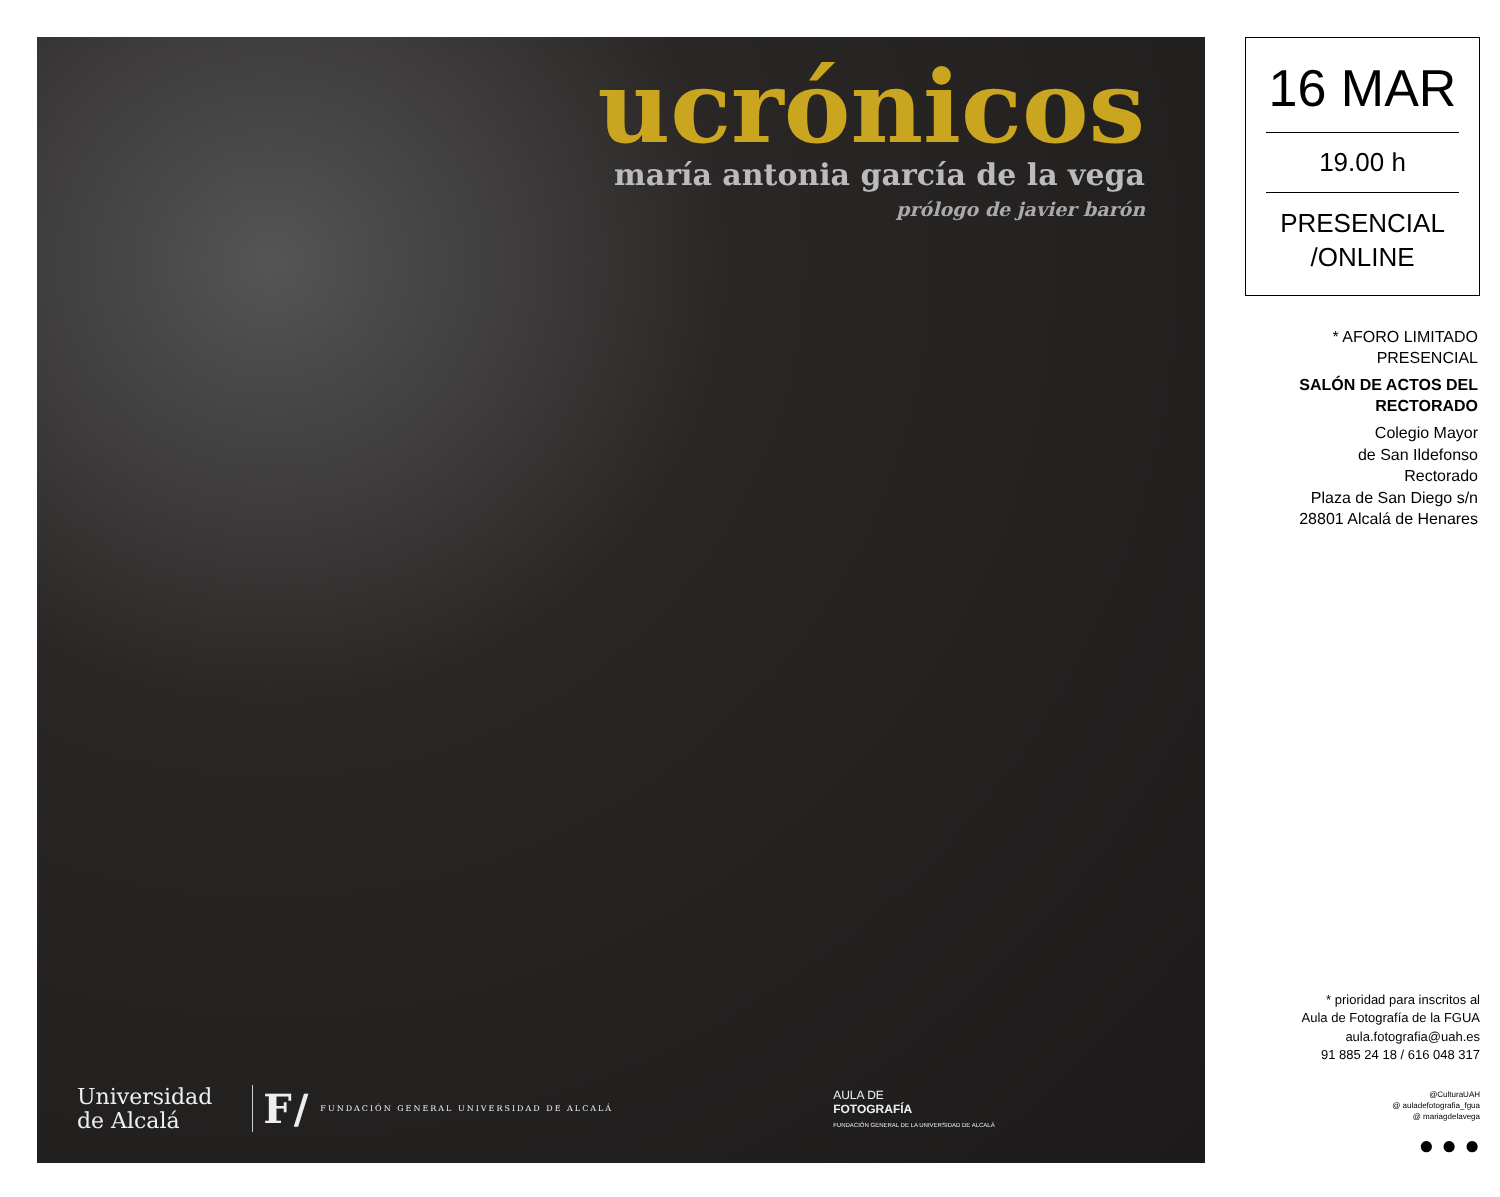ucrónicos
maría antonia garcía de la vega
prólogo de javier barón
Universidad
de Alcalá
F/ FUNDACIÓN GENERAL UNIVERSIDAD DE ALCALÁ
AULA DE
FOTOGRAFÍA
FUNDACIÓN GENERAL DE LA UNIVERSIDAD DE ALCALÁ
16 MAR
19.00 h
PRESENCIAL
/ONLINE
* AFORO LIMITADO
PRESENCIAL
SALÓN DE ACTOS DEL
RECTORADO
Colegio Mayor
de San Ildefonso
Rectorado
Plaza de San Diego s/n
28801 Alcalá de Henares
* prioridad para inscritos al
Aula de Fotografía de la FGUA
aula.fotografia@uah.es
91 885 24 18 / 616 048 317
@CulturaUAH
@ auladefotografia_fgua
@ mariagdelavega
● ● ●